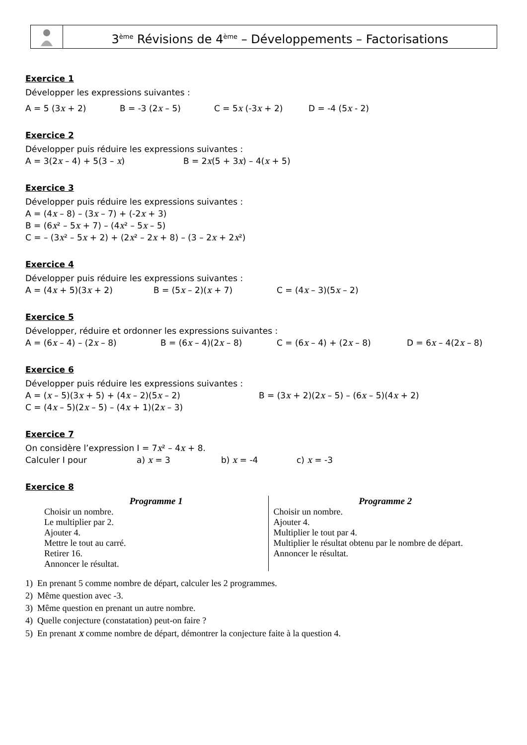3<sup>ème</sup> Révisions de 4<sup>ème</sup> – Développements – Factorisations
Exercice 1
Développer les expressions suivantes :
A = 5 (3x + 2) B = -3 (2x – 5) C = 5x (-3x + 2) D = -4 (5x - 2)
Exercice 2
Développer puis réduire les expressions suivantes :
A = 3(2x – 4) + 5(3 – x) B = 2x(5 + 3x) – 4(x + 5)
Exercice 3
Développer puis réduire les expressions suivantes :
A = (4x – 8) – (3x – 7) + (-2x + 3)
B = (6x² – 5x + 7) – (4x² – 5x – 5)
C = – (3x² – 5x + 2) + (2x² – 2x + 8) – (3 – 2x + 2x²)
Exercice 4
Développer puis réduire les expressions suivantes :
A = (4x + 5)(3x + 2) B = (5x – 2)(x + 7) C = (4x – 3)(5x – 2)
Exercice 5
Développer, réduire et ordonner les expressions suivantes :
A = (6x – 4) – (2x – 8) B = (6x – 4)(2x – 8) C = (6x – 4) + (2x – 8) D = 6x – 4(2x – 8)
Exercice 6
Développer puis réduire les expressions suivantes :
A = (x – 5)(3x + 5) + (4x – 2)(5x – 2) B = (3x + 2)(2x – 5) – (6x – 5)(4x + 2)
C = (4x – 5)(2x – 5) – (4x + 1)(2x – 3)
Exercice 7
On considère l’expression I = 7x² – 4x + 8.
Calculer I pour a) x = 3 b) x = -4 c) x = -3
Exercice 8
Programme 1
Choisir un nombre.
Le multiplier par 2.
Ajouter 4.
Mettre le tout au carré.
Retirer 16.
Annoncer le résultat.
Programme 2
Choisir un nombre.
Ajouter 4.
Multiplier le tout par 4.
Multiplier le résultat obtenu par le nombre de départ.
Annoncer le résultat.
1) En prenant 5 comme nombre de départ, calculer les 2 programmes.
2) Même question avec -3.
3) Même question en prenant un autre nombre.
4) Quelle conjecture (constatation) peut-on faire ?
5) En prenant x comme nombre de départ, démontrer la conjecture faite à la question 4.